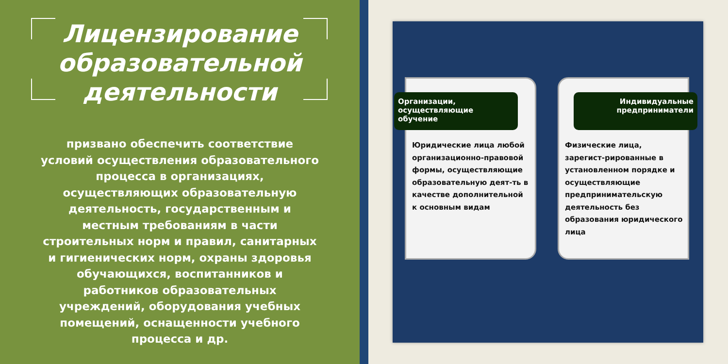Лицензирование образовательной деятельности
призвано обеспечить соответствие условий осуществления образовательного процесса в организациях, осуществляющих образовательную деятельность, государственным и местным требованиям в части строительных норм и правил, санитарных и гигиенических норм, охраны здоровья обучающихся, воспитанников и работников образовательных учреждений, оборудования учебных помещений, оснащенности учебного процесса и др.
Организации, осуществляющие обучение
Юридические лица любой организационно-правовой формы, осуществляющие образовательную деят-ть в качестве дополнительной к основным видам
Индивидуальные предприниматели
Физические лица, зарегист-рированные в установленном порядке и осуществляющие предпринимательскую деятельность без образования юридического лица